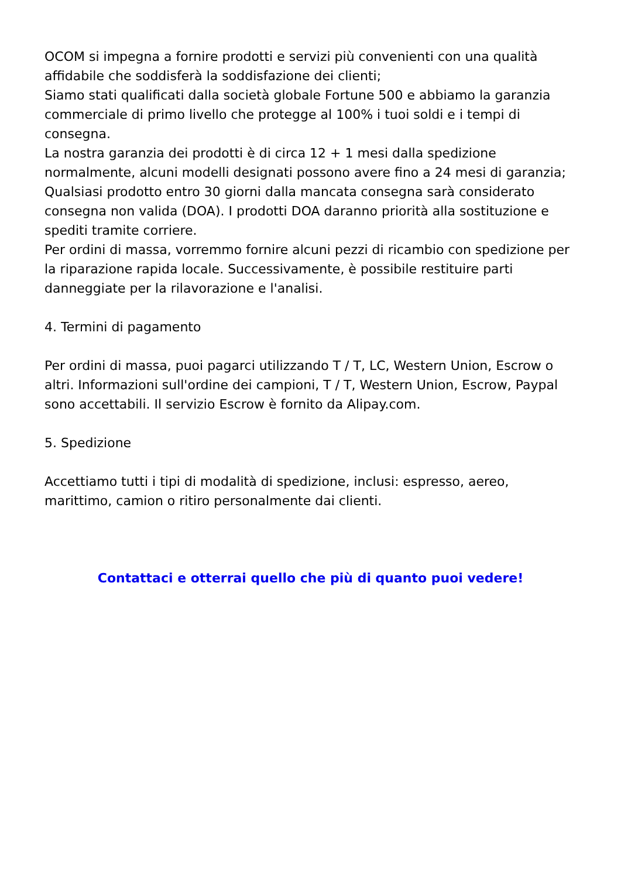OCOM si impegna a fornire prodotti e servizi più convenienti con una qualità affidabile che soddisferà la soddisfazione dei clienti;
Siamo stati qualificati dalla società globale Fortune 500 e abbiamo la garanzia commerciale di primo livello che protegge al 100% i tuoi soldi e i tempi di consegna.
La nostra garanzia dei prodotti è di circa 12 + 1 mesi dalla spedizione normalmente, alcuni modelli designati possono avere fino a 24 mesi di garanzia;
Qualsiasi prodotto entro 30 giorni dalla mancata consegna sarà considerato consegna non valida (DOA). I prodotti DOA daranno priorità alla sostituzione e spediti tramite corriere.
Per ordini di massa, vorremmo fornire alcuni pezzi di ricambio con spedizione per la riparazione rapida locale. Successivamente, è possibile restituire parti danneggiate per la rilavorazione e l'analisi.
4. Termini di pagamento
Per ordini di massa, puoi pagarci utilizzando T / T, LC, Western Union, Escrow o altri. Informazioni sull'ordine dei campioni, T / T, Western Union, Escrow, Paypal sono accettabili. Il servizio Escrow è fornito da Alipay.com.
5. Spedizione
Accettiamo tutti i tipi di modalità di spedizione, inclusi: espresso, aereo, marittimo, camion o ritiro personalmente dai clienti.
Contattaci e otterrai quello che più di quanto puoi vedere!